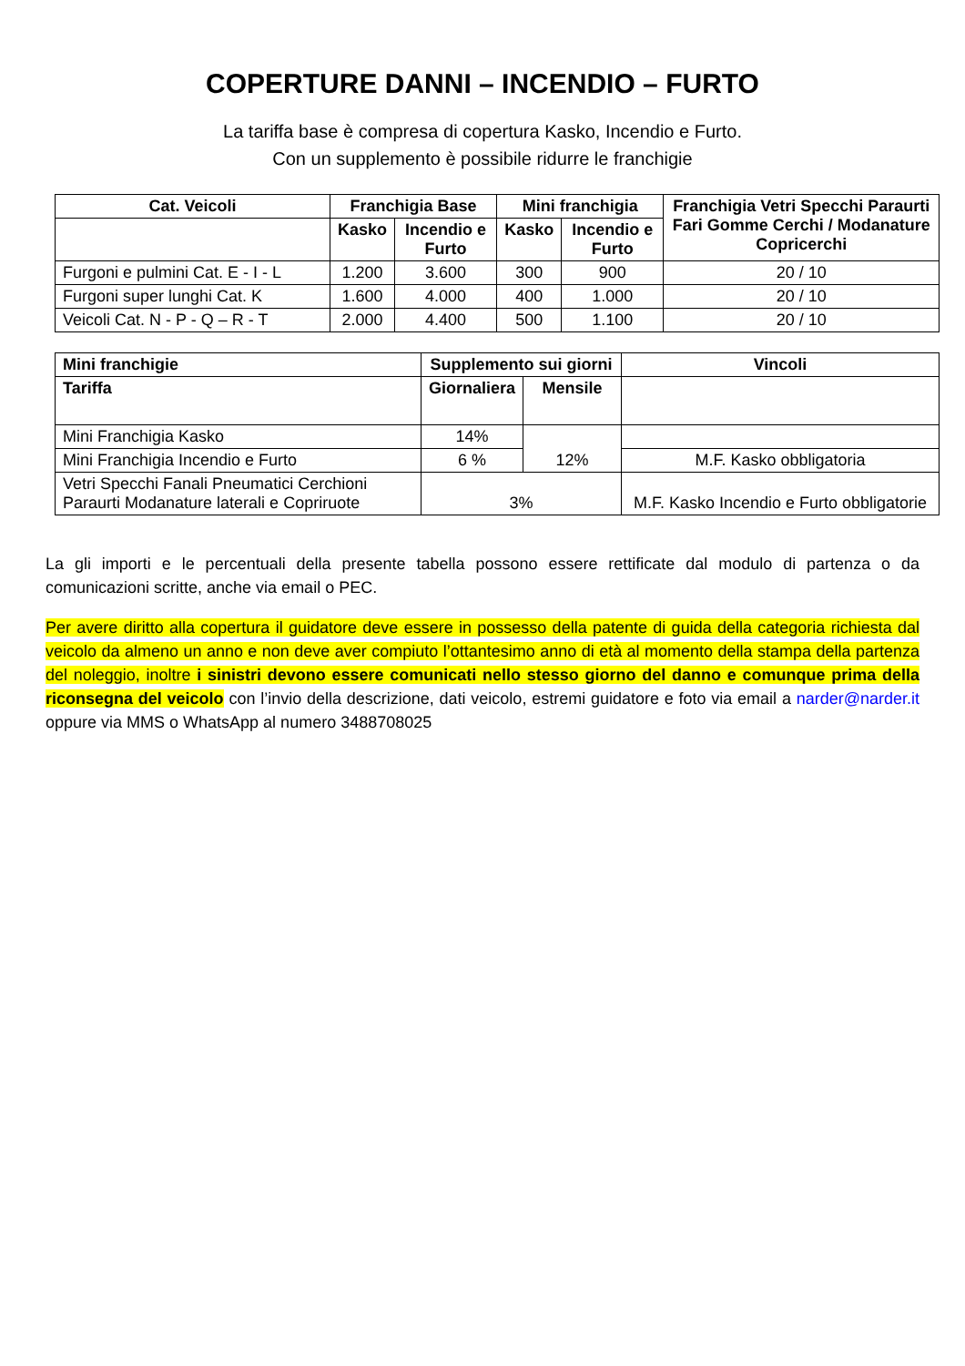COPERTURE DANNI – INCENDIO – FURTO
La tariffa base è compresa di copertura Kasko, Incendio e Furto.
Con un supplemento è possibile ridurre le franchigie
| Cat. Veicoli | Franchigia Base | | Mini franchigia | | Franchigia Vetri Specchi Paraurti Fari Gomme Cerchi / Modanature Copricerchi |
| --- | --- | --- | --- | --- | --- |
| | Kasko | Incendio e Furto | Kasko | Incendio e Furto | |
| Furgoni e pulmini Cat. E - I - L | 1.200 | 3.600 | 300 | 900 | 20 / 10 |
| Furgoni super lunghi Cat. K | 1.600 | 4.000 | 400 | 1.000 | 20 / 10 |
| Veicoli Cat. N - P - Q – R - T | 2.000 | 4.400 | 500 | 1.100 | 20 / 10 |
| Mini franchigie | Supplemento sui giorni | | Vincoli |
| --- | --- | --- | --- |
| Tariffa | Giornaliera | Mensile | |
| Mini Franchigia Kasko | 14% | 12% | |
| Mini Franchigia Incendio e Furto | 6 % | | M.F. Kasko obbligatoria |
| Vetri Specchi Fanali Pneumatici Cerchioni Paraurti Modanature laterali e Copriruote | 3% | | M.F. Kasko Incendio e Furto obbligatorie |
La gli importi e le percentuali della presente tabella possono essere rettificate dal modulo di partenza o da comunicazioni scritte, anche via email o PEC.
Per avere diritto alla copertura il guidatore deve essere in possesso della patente di guida della categoria richiesta dal veicolo da almeno un anno e non deve aver compiuto l’ottantesimo anno di età al momento della stampa della partenza del noleggio, inoltre i sinistri devono essere comunicati nello stesso giorno del danno e comunque prima della riconsegna del veicolo con l’invio della descrizione, dati veicolo, estremi guidatore e foto via email a narder@narder.it oppure via MMS o WhatsApp al numero 3488708025